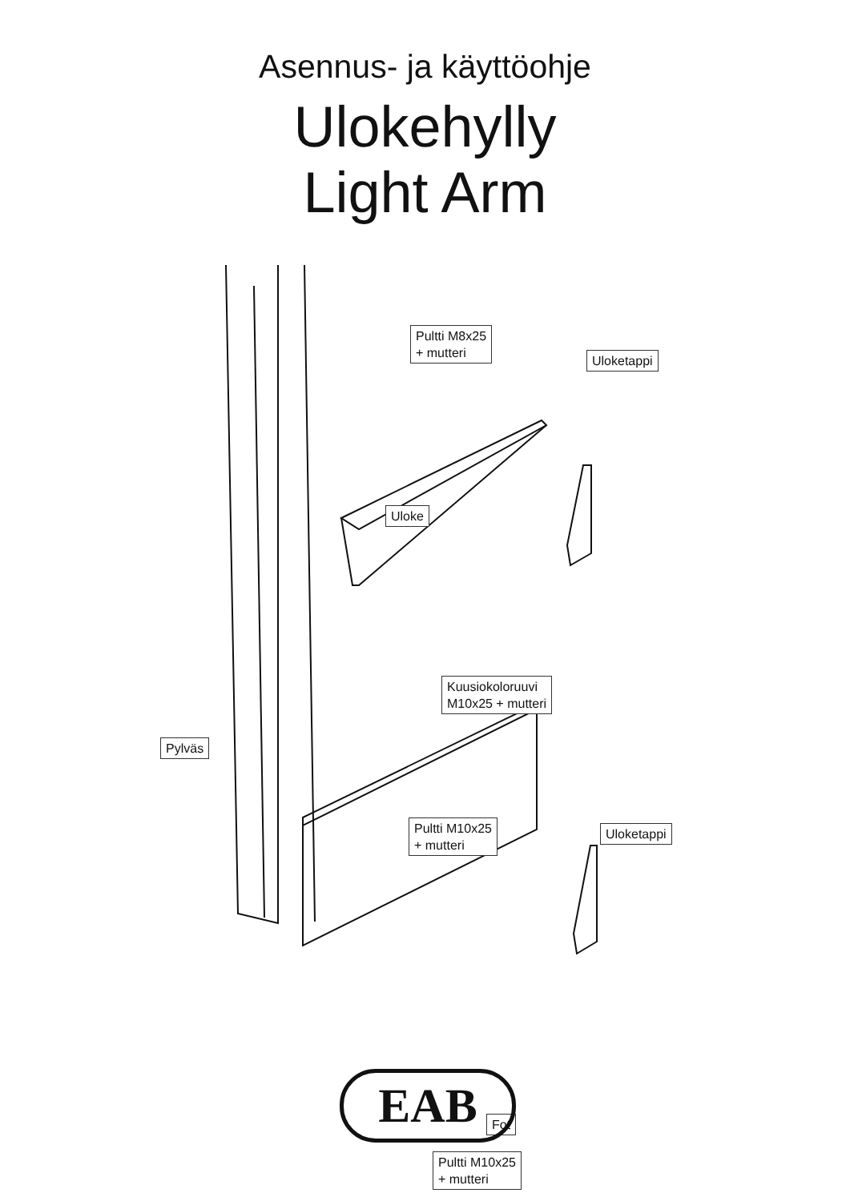Asennus- ja käyttöohje
Ulokehylly
Light Arm
Pultti M8x25
+ mutteri
Uloketappi
Uloke
Kuusiokoloruuvi
M10x25 + mutteri
Pylväs
Pultti M10x25
+ mutteri
Uloketappi
Fot
Pultti M10x25
+ mutteri
EAB